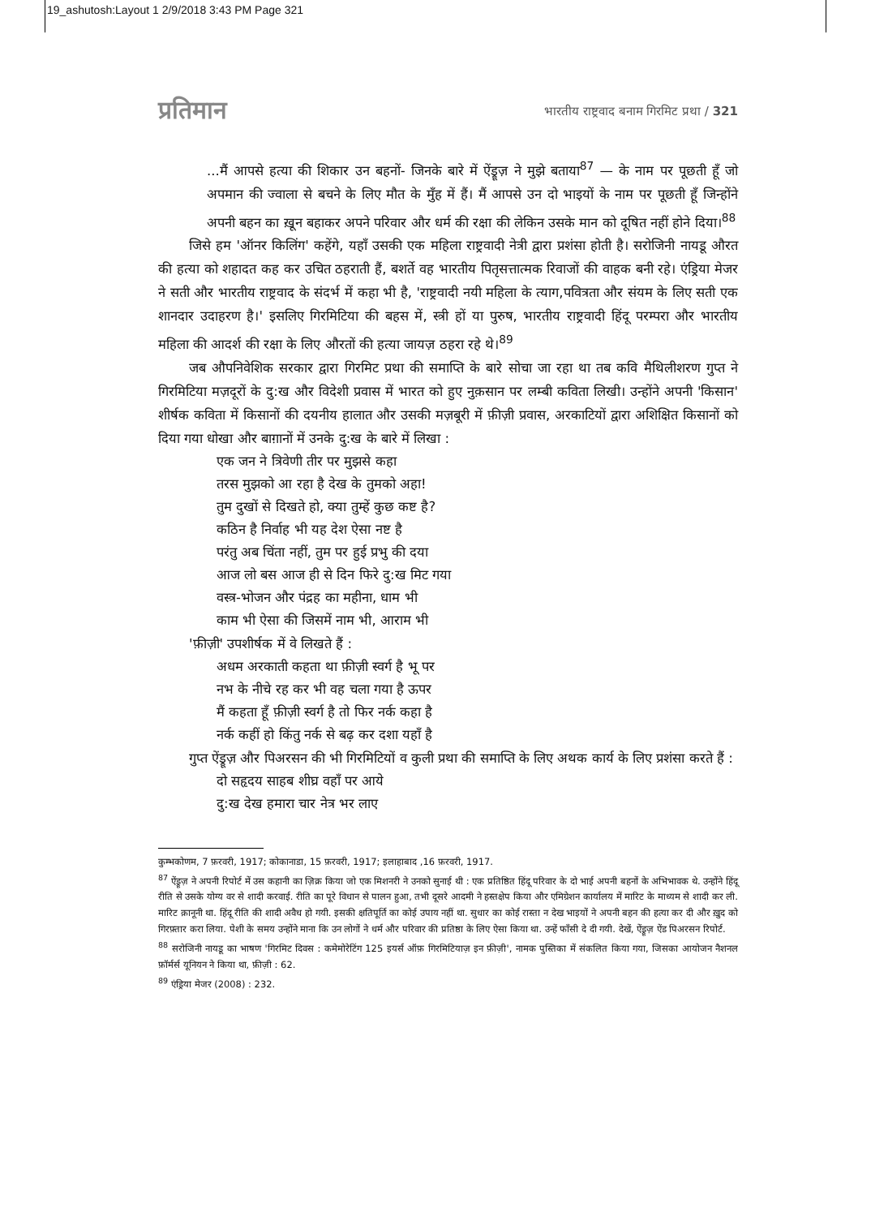19_ashutosh:Layout 1 2/9/2018 3:43 PM Page 321
प्रतिमान भारतीय राष्ट्रवाद बनाम गिरमिट प्रथा / 321
...मैं आपसे हत्या की शिकार उन बहनों- जिनके बारे में ऐंड्रूज़ ने मुझे बताया<sup>87</sup> — के नाम पर पूछती हूँ जो अपमान की ज्वाला से बचने के लिए मौत के मुँह में हैं। मैं आपसे उन दो भाइयों के नाम पर पूछती हूँ जिन्होंने अपनी बहन का ख़ून बहाकर अपने परिवार और धर्म की रक्षा की लेकिन उसके मान को दूषित नहीं होने दिया।<sup>88</sup>
जिसे हम 'ऑनर किलिंग' कहेंगे, यहाँ उसकी एक महिला राष्ट्रवादी नेत्री द्वारा प्रशंसा होती है। सरोजिनी नायडू औरत की हत्या को शहादत कह कर उचित ठहराती हैं, बशर्ते वह भारतीय पितृसत्तात्मक रिवाजों की वाहक बनी रहे। एंड्रिया मेजर ने सती और भारतीय राष्ट्रवाद के संदर्भ में कहा भी है, 'राष्ट्रवादी नयी महिला के त्याग,पवित्रता और संयम के लिए सती एक शानदार उदाहरण है।' इसलिए गिरमिटिया की बहस में, स्त्री हों या पुरुष, भारतीय राष्ट्रवादी हिंदू परम्परा और भारतीय महिला की आदर्श की रक्षा के लिए औरतों की हत्या जायज़ ठहरा रहे थे।<sup>89</sup>
जब औपनिवेशिक सरकार द्वारा गिरमिट प्रथा की समाप्ति के बारे सोचा जा रहा था तब कवि मैथिलीशरण गुप्त ने गिरमिटिया मज़दूरों के दु:ख और विदेशी प्रवास में भारत को हुए नुक़सान पर लम्बी कविता लिखी। उन्होंने अपनी 'किसान' शीर्षक कविता में किसानों की दयनीय हालात और उसकी मज़बूरी में फ़ीज़ी प्रवास, अरकाटियों द्वारा अशिक्षित किसानों को दिया गया धोखा और बाग़ानों में उनके दु:ख के बारे में लिखा :
एक जन ने त्रिवेणी तीर पर मुझसे कहा
तरस मुझको आ रहा है देख के तुमको अहा!
तुम दुखों से दिखते हो, क्या तुम्हें कुछ कष्ट है?
कठिन है निर्वाह भी यह देश ऐसा नष्ट है
परंतु अब चिंता नहीं, तुम पर हुई प्रभु की दया
आज लो बस आज ही से दिन फिरे दु:ख मिट गया
वस्त्र-भोजन और पंद्रह का महीना, धाम भी
काम भी ऐसा की जिसमें नाम भी, आराम भी
'फ़ीज़ी' उपशीर्षक में वे लिखते हैं :
अधम अरकाती कहता था फ़ीज़ी स्वर्ग है भू पर
नभ के नीचे रह कर भी वह चला गया है ऊपर
मैं कहता हूँ फ़ीज़ी स्वर्ग है तो फिर नर्क कहा है
नर्क कहीं हो किंतु नर्क से बढ़ कर दशा यहाँ है
गुप्त ऐंड्रूज़ और पिअरसन की भी गिरमिटियों व कुली प्रथा की समाप्ति के लिए अथक कार्य के लिए प्रशंसा करते हैं :
दो सहृदय साहब शीघ्र वहाँ पर आये
दु:ख देख हमारा चार नेत्र भर लाए
कुम्भकोणम, 7 फ़रवरी, 1917; कोकानाडा, 15 फ़रवरी, 1917; इलाहाबाद ,16 फ़रवरी, 1917.
<sup>87</sup> ऐंड्रूज़ ने अपनी रिपोर्ट में उस कहानी का ज़िक्र किया जो एक मिशनरी ने उनको सुनाई थी : एक प्रतिष्ठित हिंदू परिवार के दो भाई अपनी बहनों के अभिभावक थे. उन्होंने हिंदू रीति से उसके योग्य वर से शादी करवाई. रीति का पूरे विधान से पालन हुआ, तभी दूसरे आदमी ने हस्तक्षेप किया और एमिग्रेशन कार्यालय में मारिट के माध्यम से शादी कर ली. मारिट क़ानूनी था. हिंदू रीति की शादी अवैध हो गयी. इसकी क्षतिपूर्ति का कोई उपाय नहीं था. सुधार का कोई रास्ता न देख भाइयों ने अपनी बहन की हत्या कर दी और ख़ुद को गिरफ़्तार करा लिया. पेशी के समय उन्होंने माना कि उन लोगों ने धर्म और परिवार की प्रतिष्ठा के लिए ऐसा किया था. उन्हें फाँसी दे दी गयी. देखें, ऐंड्रूज़ ऐंड पिअरसन रिपोर्ट.
<sup>88</sup> सरोजिनी नायडू का भाषण 'गिरमिट दिवस : कमेमोरेटिंग 125 इयर्स ऑफ़ गिरमिटियाज़ इन फ़ीज़ी', नामक पुस्तिका में संकलित किया गया, जिसका आयोजन नैशनल फ़ॉर्मर्स यूनियन ने किया था, फ़ीज़ी : 62.
<sup>89</sup> एंड्रिया मेजर (2008) : 232.